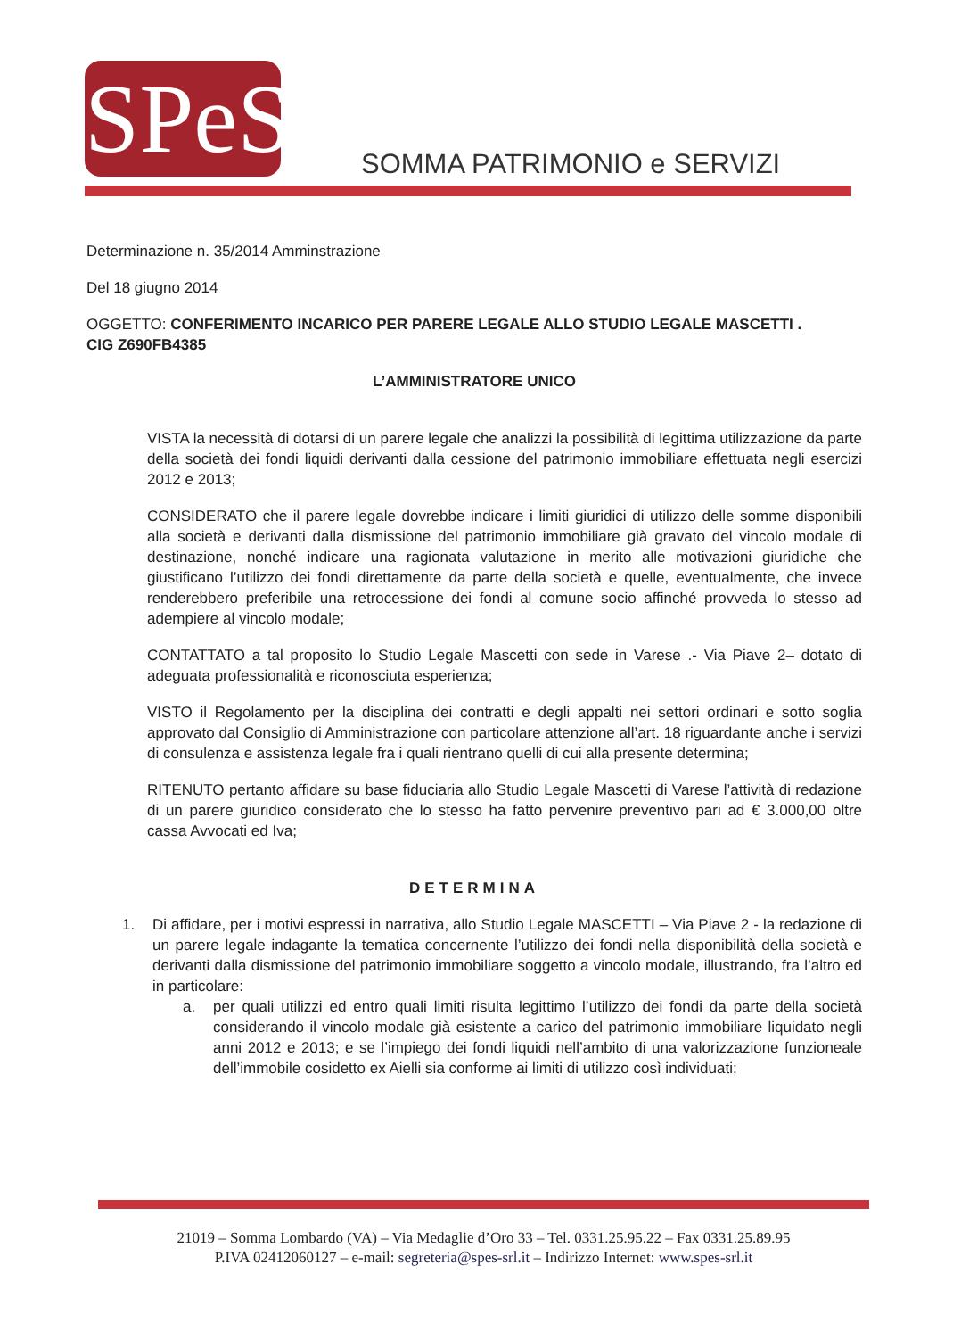SPeS
SOMMA PATRIMONIO e SERVIZI
Determinazione n. 35/2014 Amminstrazione
Del 18 giugno 2014
OGGETTO: CONFERIMENTO INCARICO PER PARERE LEGALE ALLO STUDIO LEGALE MASCETTI .
CIG Z690FB4385
L’AMMINISTRATORE UNICO
VISTA la necessità di dotarsi di un parere legale che analizzi la possibilità di legittima utilizzazione da parte della società dei fondi liquidi derivanti dalla cessione del patrimonio immobiliare effettuata negli esercizi 2012 e 2013;
CONSIDERATO che il parere legale dovrebbe indicare i limiti giuridici di utilizzo delle somme disponibili alla società e derivanti dalla dismissione del patrimonio immobiliare già gravato del vincolo modale di destinazione, nonché indicare una ragionata valutazione in merito alle motivazioni giuridiche che giustificano l’utilizzo dei fondi direttamente da parte della società e quelle, eventualmente, che invece renderebbero preferibile una retrocessione dei fondi al comune socio affinché provveda lo stesso ad adempiere al vincolo modale;
CONTATTATO a tal proposito lo Studio Legale Mascetti con sede in Varese .- Via Piave 2– dotato di adeguata professionalità e riconosciuta esperienza;
VISTO il Regolamento per la disciplina dei contratti e degli appalti nei settori ordinari e sotto soglia approvato dal Consiglio di Amministrazione con particolare attenzione all’art. 18 riguardante anche i servizi di consulenza e assistenza legale fra i quali rientrano quelli di cui alla presente determina;
RITENUTO pertanto affidare su base fiduciaria allo Studio Legale Mascetti di Varese l’attività di redazione di un parere giuridico considerato che lo stesso ha fatto pervenire preventivo pari ad € 3.000,00 oltre cassa Avvocati ed Iva;
DETERMINA
1. Di affidare, per i motivi espressi in narrativa, allo Studio Legale MASCETTI – Via Piave 2 - la redazione di un parere legale indagante la tematica concernente l’utilizzo dei fondi nella disponibilità della società e derivanti dalla dismissione del patrimonio immobiliare soggetto a vincolo modale, illustrando, fra l’altro ed in particolare:
a. per quali utilizzi ed entro quali limiti risulta legittimo l’utilizzo dei fondi da parte della società considerando il vincolo modale già esistente a carico del patrimonio immobiliare liquidato negli anni 2012 e 2013; e se l’impiego dei fondi liquidi nell’ambito di una valorizzazione funzioneale dell’immobile cosidetto ex Aielli sia conforme ai limiti di utilizzo così individuati;
21019 – Somma Lombardo (VA) – Via Medaglie d’Oro 33 – Tel. 0331.25.95.22 – Fax 0331.25.89.95
P.IVA 02412060127 – e-mail: segreteria@spes-srl.it – Indirizzo Internet: www.spes-srl.it